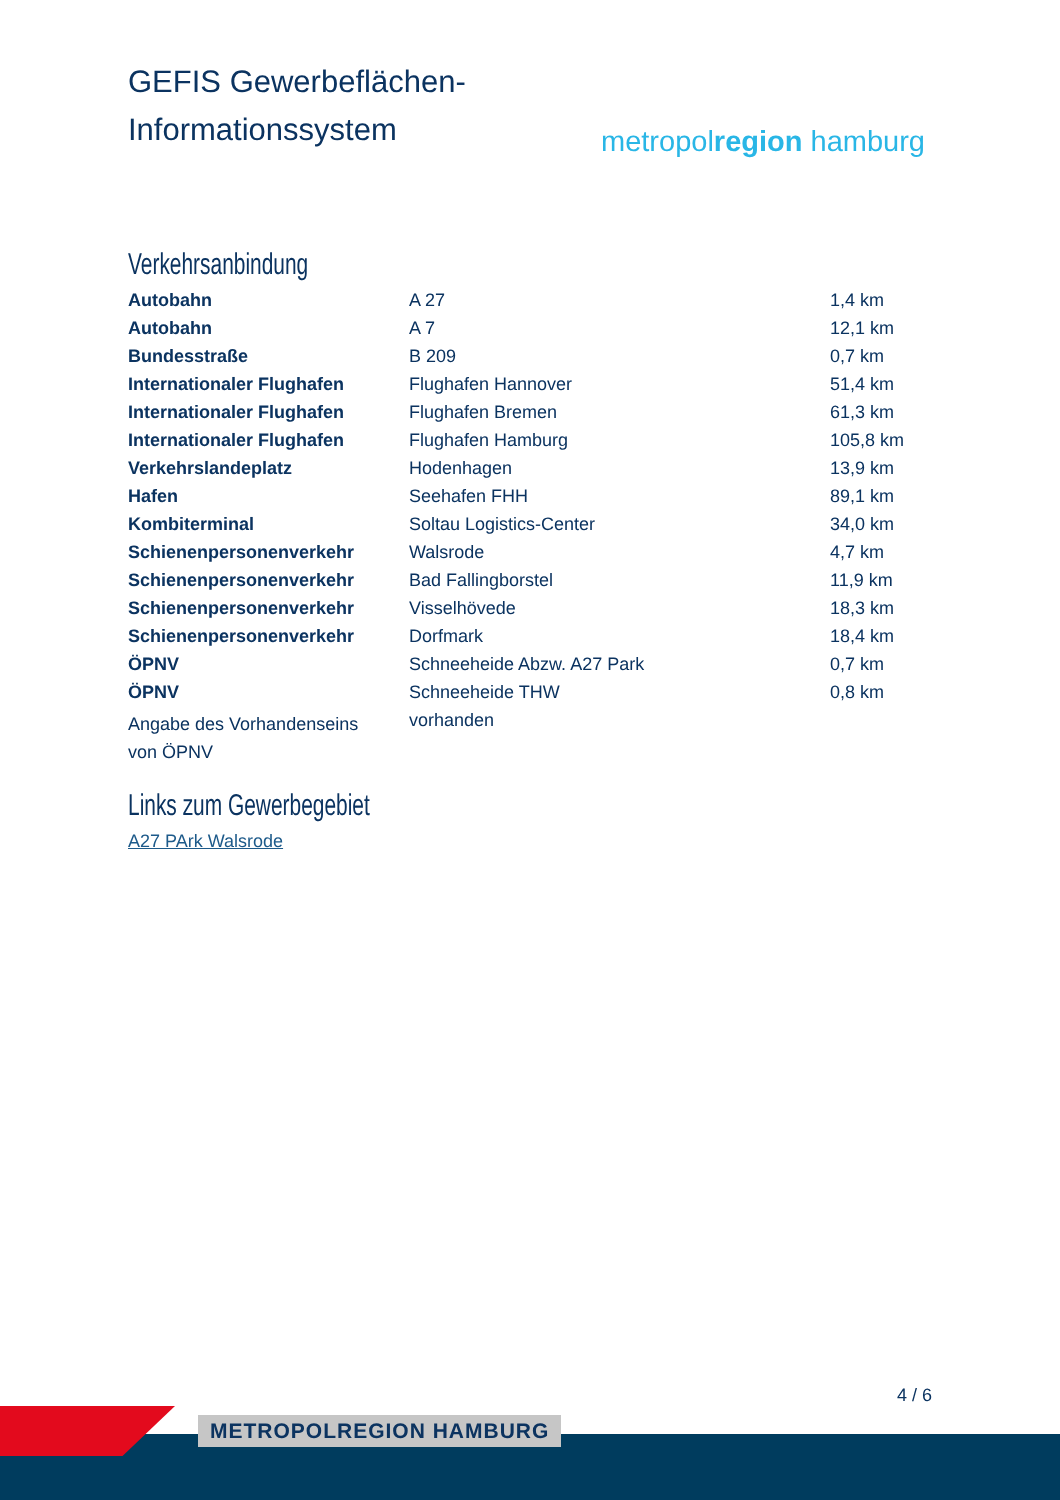GEFIS Gewerbeflächen-
Informationssystem
metropolregion hamburg
Verkehrsanbindung
| Autobahn | A 27 | 1,4 km |
| Autobahn | A 7 | 12,1 km |
| Bundesstraße | B 209 | 0,7 km |
| Internationaler Flughafen | Flughafen Hannover | 51,4 km |
| Internationaler Flughafen | Flughafen Bremen | 61,3 km |
| Internationaler Flughafen | Flughafen Hamburg | 105,8 km |
| Verkehrslandeplatz | Hodenhagen | 13,9 km |
| Hafen | Seehafen FHH | 89,1 km |
| Kombiterminal | Soltau Logistics-Center | 34,0 km |
| Schienenpersonenverkehr | Walsrode | 4,7 km |
| Schienenpersonenverkehr | Bad Fallingborstel | 11,9 km |
| Schienenpersonenverkehr | Visselhövede | 18,3 km |
| Schienenpersonenverkehr | Dorfmark | 18,4 km |
| ÖPNV | Schneeheide Abzw. A27 Park | 0,7 km |
| ÖPNV | Schneeheide THW | 0,8 km |
| Angabe des Vorhandenseins von ÖPNV | vorhanden | |
Links zum Gewerbegebiet
A27 PArk Walsrode
4 / 6
METROPOLREGION HAMBURG